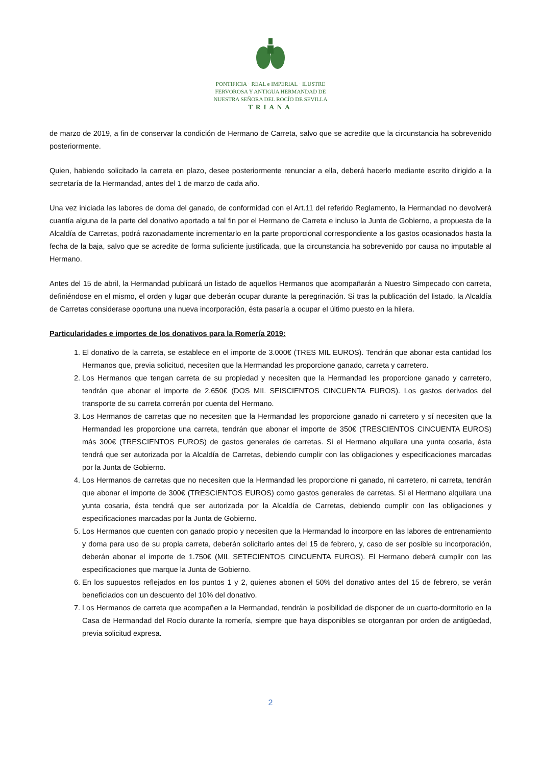PONTIFICIA · REAL e IMPERIAL · ILUSTRE
FERVOROSA Y ANTIGUA HERMANDAD DE
NUESTRA SEÑORA DEL ROCÍO DE SEVILLA
TRIANA
de marzo de 2019, a fin de conservar la condición de Hermano de Carreta, salvo que se acredite que la circunstancia ha sobrevenido posteriormente.
Quien, habiendo solicitado la carreta en plazo, desee posteriormente renunciar a ella, deberá hacerlo mediante escrito dirigido a la secretaría de la Hermandad, antes del 1 de marzo de cada año.
Una vez iniciada las labores de doma del ganado, de conformidad con el Art.11 del referido Reglamento, la Hermandad no devolverá cuantía alguna de la parte del donativo aportado a tal fin por el Hermano de Carreta e incluso la Junta de Gobierno, a propuesta de la Alcaldía de Carretas, podrá razonadamente incrementarlo en la parte proporcional correspondiente a los gastos ocasionados hasta la fecha de la baja, salvo que se acredite de forma suficiente justificada, que la circunstancia ha sobrevenido por causa no imputable al Hermano.
Antes del 15 de abril, la Hermandad publicará un listado de aquellos Hermanos que acompañarán a Nuestro Simpecado con carreta, definiéndose en el mismo, el orden y lugar que deberán ocupar durante la peregrinación. Si tras la publicación del listado, la Alcaldía de Carretas considerase oportuna una nueva incorporación, ésta pasaría a ocupar el último puesto en la hilera.
Particularidades e importes de los donativos para la Romería 2019:
1. El donativo de la carreta, se establece en el importe de 3.000€ (TRES MIL EUROS). Tendrán que abonar esta cantidad los Hermanos que, previa solicitud, necesiten que la Hermandad les proporcione ganado, carreta y carretero.
2. Los Hermanos que tengan carreta de su propiedad y necesiten que la Hermandad les proporcione ganado y carretero, tendrán que abonar el importe de 2.650€ (DOS MIL SEISCIENTOS CINCUENTA EUROS). Los gastos derivados del transporte de su carreta correrán por cuenta del Hermano.
3. Los Hermanos de carretas que no necesiten que la Hermandad les proporcione ganado ni carretero y sí necesiten que la Hermandad les proporcione una carreta, tendrán que abonar el importe de 350€ (TRESCIENTOS CINCUENTA EUROS) más 300€ (TRESCIENTOS EUROS) de gastos generales de carretas. Si el Hermano alquilara una yunta cosaria, ésta tendrá que ser autorizada por la Alcaldía de Carretas, debiendo cumplir con las obligaciones y especificaciones marcadas por la Junta de Gobierno.
4. Los Hermanos de carretas que no necesiten que la Hermandad les proporcione ni ganado, ni carretero, ni carreta, tendrán que abonar el importe de 300€ (TRESCIENTOS EUROS) como gastos generales de carretas. Si el Hermano alquilara una yunta cosaria, ésta tendrá que ser autorizada por la Alcaldía de Carretas, debiendo cumplir con las obligaciones y especificaciones marcadas por la Junta de Gobierno.
5. Los Hermanos que cuenten con ganado propio y necesiten que la Hermandad lo incorpore en las labores de entrenamiento y doma para uso de su propia carreta, deberán solicitarlo antes del 15 de febrero, y, caso de ser posible su incorporación, deberán abonar el importe de 1.750€ (MIL SETECIENTOS CINCUENTA EUROS). El Hermano deberá cumplir con las especificaciones que marque la Junta de Gobierno.
6. En los supuestos reflejados en los puntos 1 y 2, quienes abonen el 50% del donativo antes del 15 de febrero, se verán beneficiados con un descuento del 10% del donativo.
7. Los Hermanos de carreta que acompañen a la Hermandad, tendrán la posibilidad de disponer de un cuarto-dormitorio en la Casa de Hermandad del Rocío durante la romería, siempre que haya disponibles se otorganran por orden de antigüedad, previa solicitud expresa.
2